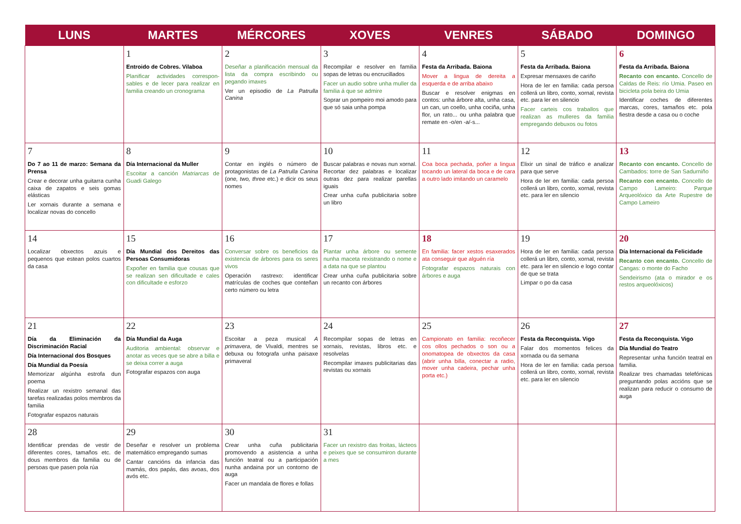| LUNS | MARTES | MÉRCORES | XOVES | VENRES | SÁBADO | DOMINGO |
| --- | --- | --- | --- | --- | --- | --- |
| | 1 Entroido de Cobres. Vilaboa Planificar actividades correspon­sables e de lecer para realizar en familia creando un cronograma | 2 Deseñar a planificación mensual da lista da compra escribindo ou pegando imaxes Ver un episodio de La Patrulla Canina | 3 Recompilar e resolver en familia sopas de letras ou encrucillados Facer un audio sobre unha muller da familia á que se admire Soprar un pompeiro moi amodo para que só saia unha pompa | 4 Festa da Arribada. Baiona Mover a lingua de dereita a esquerda e de arriba abaixo Buscar e resolver enigmas en contos: unha árbore alta, unha casa, un can, un coello, unha cociña, unha flor, un rato... ou unha palabra que remate en -o/en -a/-s... | 5 Festa da Arribada. Baiona Expresar mensaxes de cariño Hora de ler en familia: cada persoa collerá un libro, conto, xornal, revista etc. para ler en silencio Facer carteis cos traballos que realizan as mulleres da familia empregando debuxos ou fotos | 6 Festa da Arribada. Baiona Recanto con encanto. Concello de Caldas de Reis: río Umia. Paseo en bicicleta pola beira do Umia Identificar coches de diferentes marcas, cores, tamaños etc. pola fiestra desde a casa ou o coche |
| 7 Do 7 ao 11 de marzo: Semana da Prensa Crear e decorar unha guitarra cunha caixa de zapatos e seis gomas elásticas Ler xornais durante a semana e localizar novas do concello | 8 Día Internacional da Muller Escoitar a canción Matriarcas de Guadi Galego | 9 Contar en inglés o número de protagonistas de La Patrulla Canina ( one, two, three etc.) e dicir os seus nomes | 10 Buscar palabras e novas nun xornal. Recortar dez palabras e localizar outras dez para realizar parellas iguais Crear unha cuña publicitaria sobre un libro | 11 Coa boca pechada, poñer a lingua tocando un lateral da boca e de cara a outro lado imitando un caramelo | 12 Elixir un sinal de tráfico e analizar para que serve Hora de ler en familia: cada persoa collerá un libro, conto, xornal, revista etc. para ler en silencio | 13 Recanto con encanto. Concello de Cambados: torre de San Sadurniño Recanto con encanto. Concello de Campo Lameiro: Parque Arqueolóxico da Arte Rupestre de Campo Lameiro |
| 14 Localizar obxectos azuis e pequenos que estean polos cuartos da casa | 15 Día Mundial dos Dereitos das Persoas Consumidoras Expoñer en familia que cousas que se realizan sen dificultade e cales con dificultade e esforzo | 16 Conversar sobre os beneficios da existencia de árbores para os seres vivos Operación rastrexo: identificar matrículas de coches que conteñan certo número ou letra | 17 Plantar unha árbore ou semente nunha maceta rexistrando o nome e a data na que se plantou Crear unha cuña publicitaria sobre un recanto con árbores | 18 En familia: facer xestos esaxerados ata conseguir que alguén ría Fotografar espazos naturais con árbores e auga | 19 Hora de ler en familia: cada persoa collerá un libro, conto, xornal, revista etc. para ler en silencio e logo contar de que se trata Limpar o po da casa | 20 Día Internacional da Felicidade Recanto con encanto. Concello de Cangas: o monte do Facho Sendeirismo (ata o mirador e os restos arqueolóxicos) |
| 21 Día da Eliminación da Discriminación Racial Día Internacional dos Bosques Día Mundial da Poesía Memorizar algúnha estrofa dun poema Realizar un rexistro semanal das tarefas realizadas polos membros da familia Fotografar espazos naturais | 22 Día Mundial da Auga Auditoria ambiental: observar e anotar as veces que se abre a billa e se deixa correr a auga Fotografar espazos con auga | 23 Escoitar a peza musical A primavera , de Vivaldi, mentres se debuxa ou fotografa unha paisaxe primaveral | 24 Recompilar sopas de letras en xornais, revistas, libros etc. e resolvelas Recompilar imaxes publicitarias das revistas ou xornais | 25 Campionato en familia: recoñecer cos ollos pechados o son ou a onomatopea de obxectos da casa (abrir unha billa, conectar a radio, mover unha cadeira, pechar unha porta etc.) | 26 Festa da Reconquista. Vigo Falar dos momentos felices da xornada ou da semana Hora de ler en familia: cada persoa collerá un libro, conto, xornal, revista etc. para ler en silencio | 27 Festa da Reconquista. Vigo Día Mundial do Teatro Representar unha función teatral en familia. Realizar tres chamadas telefónicas preguntando polas accións que se realizan para reducir o consumo de auga |
| 28 Identificar prendas de vestir de diferentes cores, tamaños etc. de dous membros da familia ou de persoas que pasen pola rúa | 29 Deseñar e resolver un problema matemático empregando sumas Cantar cancións da infancia das mamás, dos papás, das avoas, dos avós etc. | 30 Crear unha cuña publicitaria promovendo a asistencia a unha función teatral ou a participación nunha andaina por un contorno de auga Facer un mandala de flores e follas | 31 Facer un rexistro das froitas, lácteos e peixes que se consumiron durante a mes | | | |